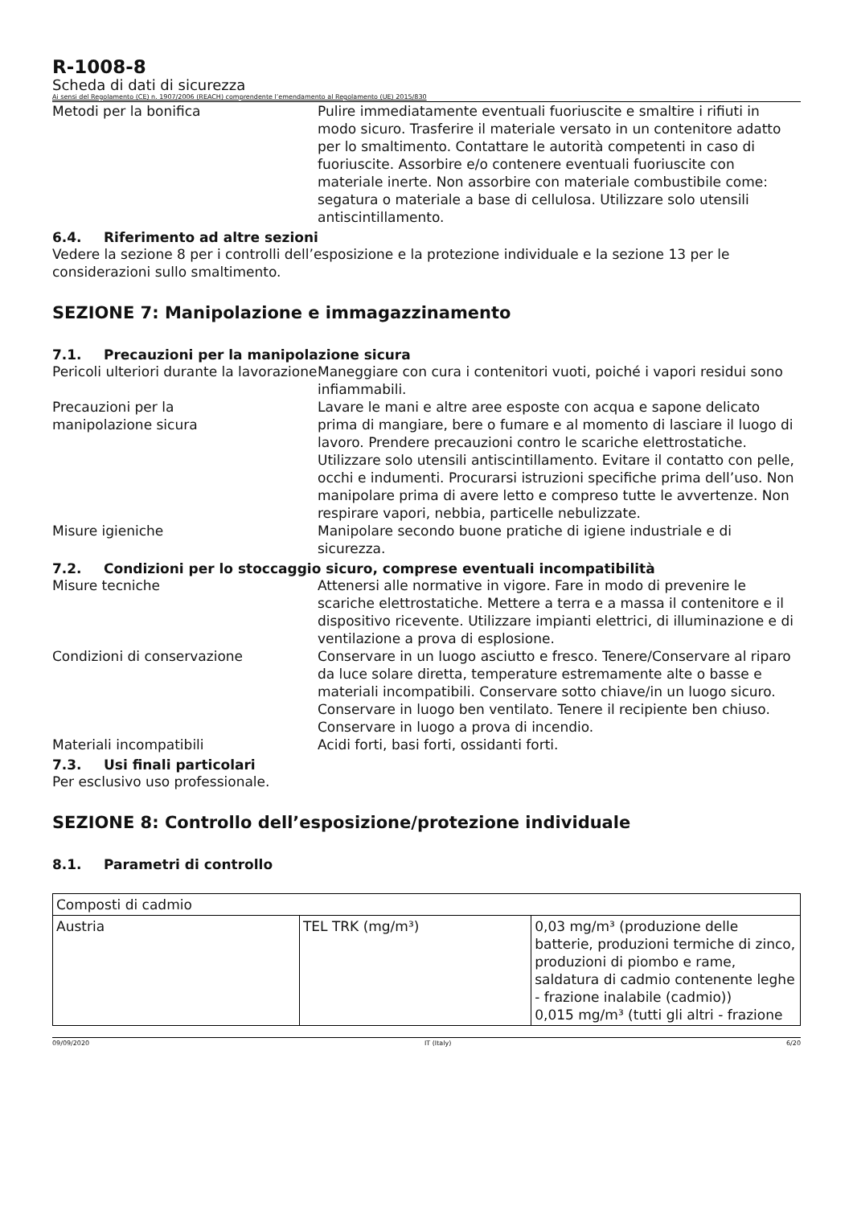R-1008-8
Scheda di dati di sicurezza
Ai sensi del Regolamento (CE) n. 1907/2006 (REACH) comprendente l’emendamento al Regolamento (UE) 2015/830
Metodi per la bonifica Pulire immediatamente eventuali fuoriuscite e smaltire i rifiuti in modo sicuro. Trasferire il materiale versato in un contenitore adatto per lo smaltimento. Contattare le autorità competenti in caso di fuoriuscite. Assorbire e/o contenere eventuali fuoriuscite con materiale inerte. Non assorbire con materiale combustibile come: segatura o materiale a base di cellulosa. Utilizzare solo utensili antiscintillamento.
6.4. Riferimento ad altre sezioni
Vedere la sezione 8 per i controlli dell’esposizione e la protezione individuale e la sezione 13 per le considerazioni sullo smaltimento.
SEZIONE 7: Manipolazione e immagazzinamento
7.1. Precauzioni per la manipolazione sicura
Pericoli ulteriori durante la lavorazione
Maneggiare con cura i contenitori vuoti, poiché i vapori residui sono infiammabili.
Precauzioni per la
manipolazione sicura
Lavare le mani e altre aree esposte con acqua e sapone delicato prima di mangiare, bere o fumare e al momento di lasciare il luogo di lavoro. Prendere precauzioni contro le scariche elettrostatiche. Utilizzare solo utensili antiscintillamento. Evitare il contatto con pelle, occhi e indumenti. Procurarsi istruzioni specifiche prima dell’uso. Non manipolare prima di avere letto e compreso tutte le avvertenze. Non respirare vapori, nebbia, particelle nebulizzate.
Misure igieniche Manipolare secondo buone pratiche di igiene industriale e di sicurezza.
7.2. Condizioni per lo stoccaggio sicuro, comprese eventuali incompatibilità
Misure tecniche Attenersi alle normative in vigore. Fare in modo di prevenire le scariche elettrostatiche. Mettere a terra e a massa il contenitore e il dispositivo ricevente. Utilizzare impianti elettrici, di illuminazione e di ventilazione a prova di esplosione.
Condizioni di conservazione Conservare in un luogo asciutto e fresco. Tenere/Conservare al riparo da luce solare diretta, temperature estremamente alte o basse e materiali incompatibili. Conservare sotto chiave/in un luogo sicuro. Conservare in luogo ben ventilato. Tenere il recipiente ben chiuso. Conservare in luogo a prova di incendio.
Materiali incompatibili Acidi forti, basi forti, ossidanti forti.
7.3. Usi finali particolari
Per esclusivo uso professionale.
SEZIONE 8: Controllo dell’esposizione/protezione individuale
8.1. Parametri di controllo
| Composti di cadmio | | |
| Austria | TEL TRK (mg/m³) | 0,03 mg/m³ (produzione delle batterie, produzioni termiche di zinco, produzioni di piombo e rame, saldatura di cadmio contenente leghe - frazione inalabile (cadmio)) 0,015 mg/m³ (tutti gli altri - frazione |
09/09/2020 IT (Italy) 6/20